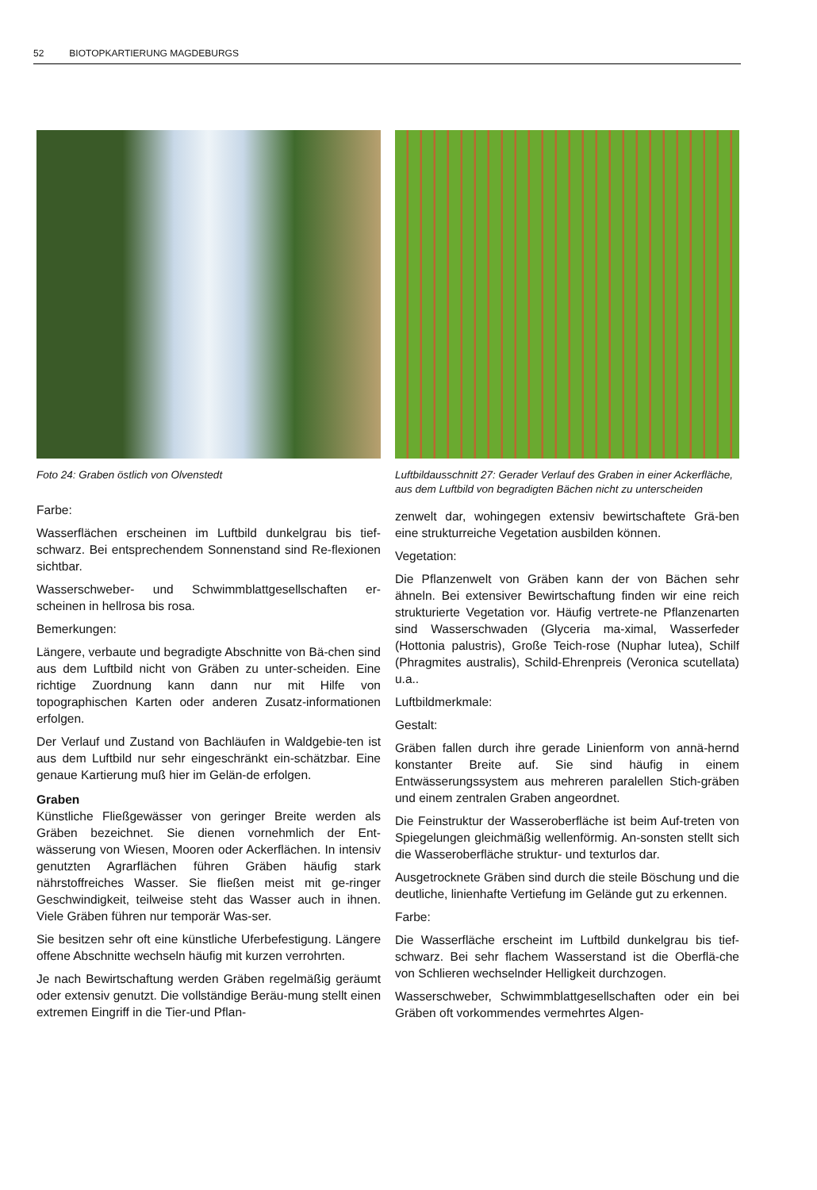52 BIOTOPKARTIERUNG MAGDEBURGS
Foto 24: Graben östlich von Olvenstedt
Farbe:
Wasserflächen erscheinen im Luftbild dunkelgrau bis tief-schwarz. Bei entsprechendem Sonnenstand sind Re-flexionen sichtbar.
Wasserschweber- und Schwimmblattgesellschaften er-scheinen in hellrosa bis rosa.
Bemerkungen:
Längere, verbaute und begradigte Abschnitte von Bä-chen sind aus dem Luftbild nicht von Gräben zu unter-scheiden. Eine richtige Zuordnung kann dann nur mit Hilfe von topographischen Karten oder anderen Zusatz-informationen erfolgen.
Der Verlauf und Zustand von Bachläufen in Waldgebie-ten ist aus dem Luftbild nur sehr eingeschränkt ein-schätzbar. Eine genaue Kartierung muß hier im Gelän-de erfolgen.
Graben
Künstliche Fließgewässer von geringer Breite werden als Gräben bezeichnet. Sie dienen vornehmlich der Ent-wässerung von Wiesen, Mooren oder Ackerflächen. In intensiv genutzten Agrarflächen führen Gräben häufig stark nährstoffreiches Wasser. Sie fließen meist mit ge-ringer Geschwindigkeit, teilweise steht das Wasser auch in ihnen. Viele Gräben führen nur temporär Was-ser.
Sie besitzen sehr oft eine künstliche Uferbefestigung. Längere offene Abschnitte wechseln häufig mit kurzen verrohrten.
Je nach Bewirtschaftung werden Gräben regelmäßig geräumt oder extensiv genutzt. Die vollständige Beräu-mung stellt einen extremen Eingriff in die Tier-und Pflan-
Luftbildausschnitt 27: Gerader Verlauf des Graben in einer Ackerfläche, aus dem Luftbild von begradigten Bächen nicht zu unterscheiden
zenwelt dar, wohingegen extensiv bewirtschaftete Grä-ben eine strukturreiche Vegetation ausbilden können.
Vegetation:
Die Pflanzenwelt von Gräben kann der von Bächen sehr ähneln. Bei extensiver Bewirtschaftung finden wir eine reich strukturierte Vegetation vor. Häufig vertrete-ne Pflanzenarten sind Wasserschwaden (Glyceria ma-ximal, Wasserfeder (Hottonia palustris), Große Teich-rose (Nuphar lutea), Schilf (Phragmites australis), Schild-Ehrenpreis (Veronica scutellata) u.a..
Luftbildmerkmale:
Gestalt:
Gräben fallen durch ihre gerade Linienform von annä-hernd konstanter Breite auf. Sie sind häufig in einem Entwässerungssystem aus mehreren paralellen Stich-gräben und einem zentralen Graben angeordnet.
Die Feinstruktur der Wasseroberfläche ist beim Auf-treten von Spiegelungen gleichmäßig wellenförmig. An-sonsten stellt sich die Wasseroberfläche struktur- und texturlos dar.
Ausgetrocknete Gräben sind durch die steile Böschung und die deutliche, linienhafte Vertiefung im Gelände gut zu erkennen.
Farbe:
Die Wasserfläche erscheint im Luftbild dunkelgrau bis tief-schwarz. Bei sehr flachem Wasserstand ist die Oberflä-che von Schlieren wechselnder Helligkeit durchzogen.
Wasserschweber, Schwimmblattgesellschaften oder ein bei Gräben oft vorkommendes vermehrtes Algen-